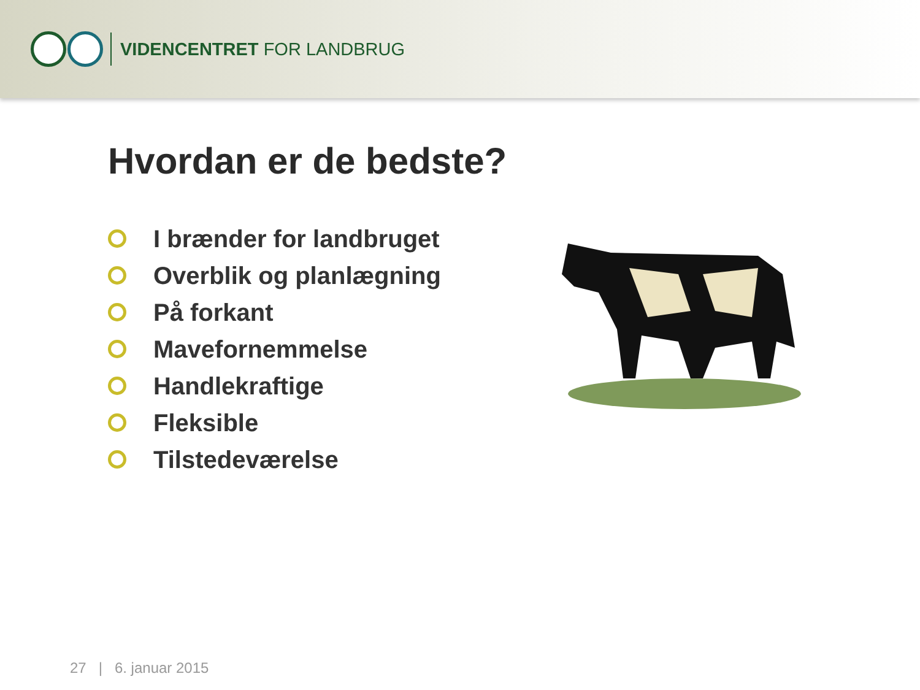VIDENCENTRET FOR LANDBRUG
Hvordan er de bedste?
I brænder for landbruget
Overblik og planlægning
På forkant
Mavefornemmelse
Handlekraftige
Fleksible
Tilstedeværelse
27 | 6. januar 2015